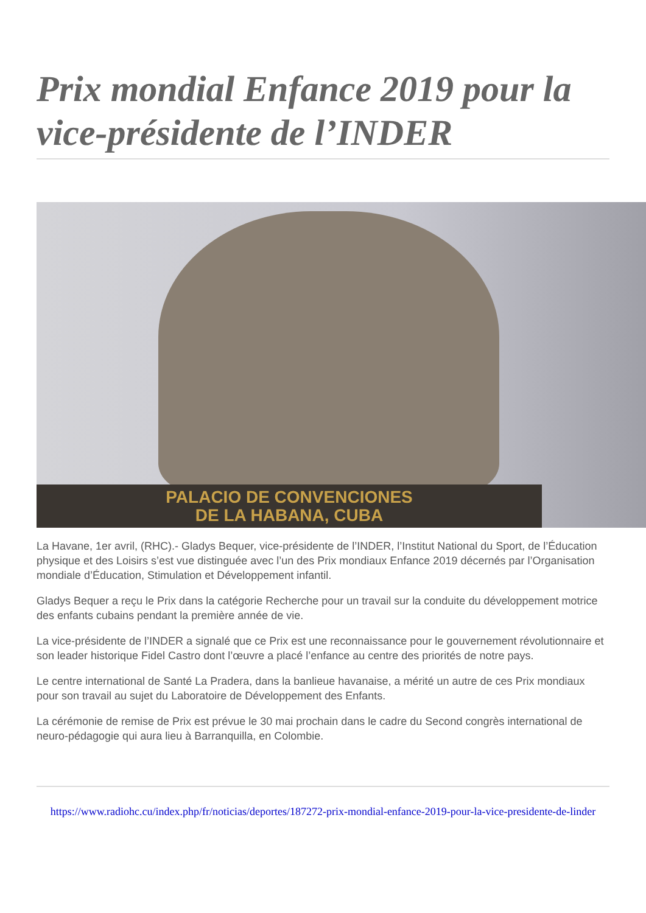Prix mondial Enfance 2019 pour la vice-présidente de l’INDER
PALACIO DE CONVENCIONES
DE LA HABANA, CUBA
La Havane, 1er avril, (RHC).- Gladys Bequer, vice-présidente de l’INDER, l’Institut National du Sport, de l’Éducation physique et des Loisirs s’est vue distinguée avec l’un des Prix mondiaux Enfance 2019 décernés par l’Organisation mondiale d’Éducation, Stimulation et Développement infantil.
Gladys Bequer a reçu le Prix dans la catégorie Recherche pour un travail sur la conduite du développement motrice des enfants cubains pendant la première année de vie.
La vice-présidente de l’INDER a signalé que ce Prix est une reconnaissance pour le gouvernement révolutionnaire et son leader historique Fidel Castro dont l’œuvre a placé l’enfance au centre des priorités de notre pays.
Le centre international de Santé La Pradera, dans la banlieue havanaise, a mérité un autre de ces Prix mondiaux pour son travail au sujet du Laboratoire de Développement des Enfants.
La cérémonie de remise de Prix est prévue le 30 mai prochain dans le cadre du Second congrès international de neuro-pédagogie qui aura lieu à Barranquilla, en Colombie.
https://www.radiohc.cu/index.php/fr/noticias/deportes/187272-prix-mondial-enfance-2019-pour-la-vice-presidente-de-linder